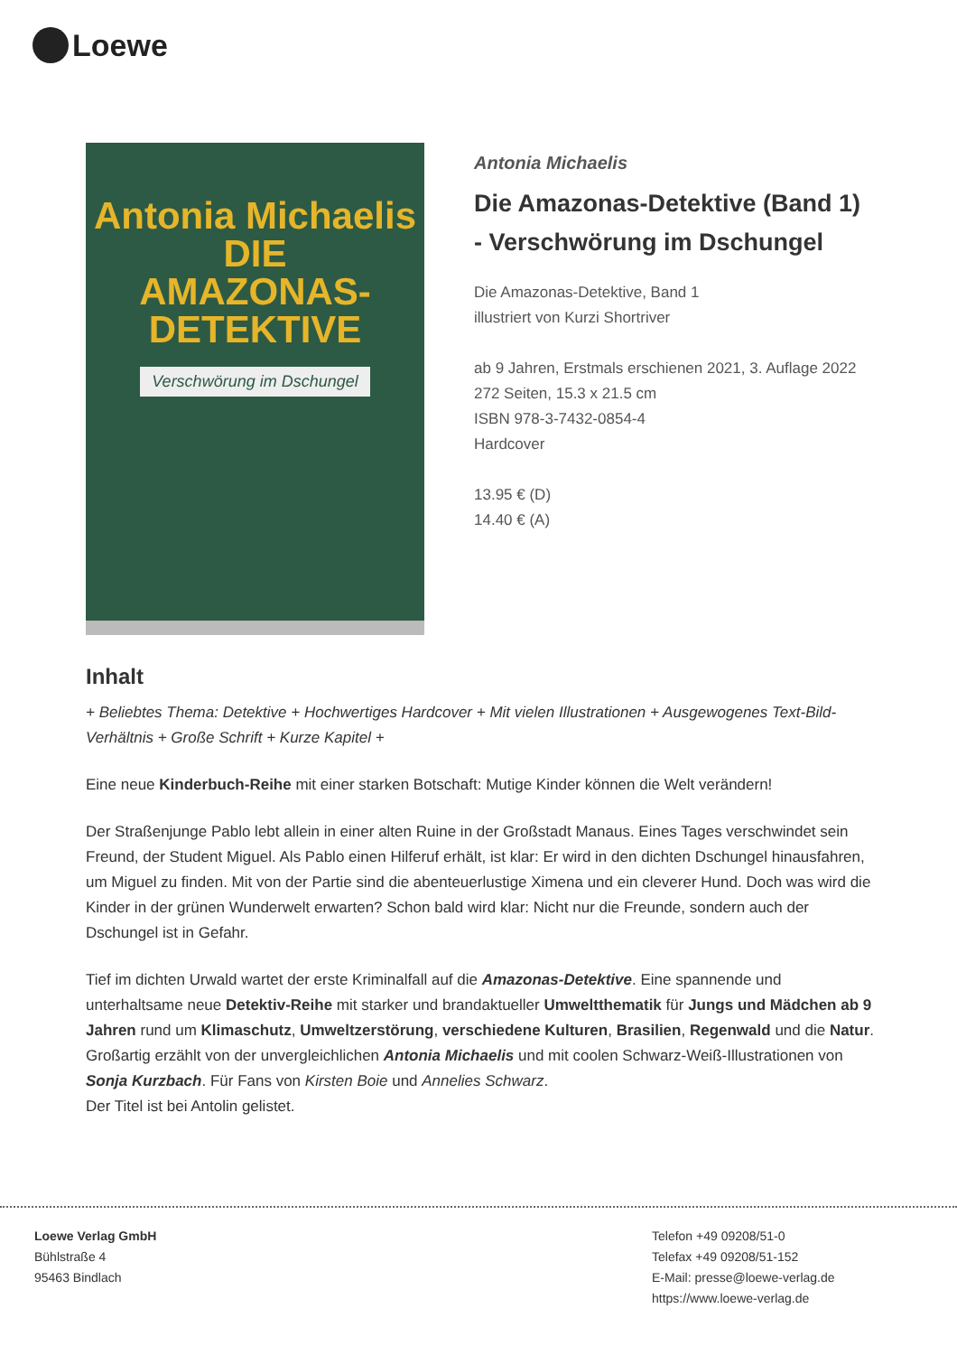Loewe
Antonia Michaelis
DIE
AMAZONAS-
DETEKTIVE
Verschwörung im Dschungel
Antonia Michaelis
Die Amazonas-Detektive (Band 1) - Verschwörung im Dschungel
Die Amazonas-Detektive, Band 1
illustriert von Kurzi Shortriver
ab 9 Jahren, Erstmals erschienen 2021, 3. Auflage 2022
272 Seiten, 15.3 x 21.5 cm
ISBN 978-3-7432-0854-4
Hardcover
13.95 € (D)
14.40 € (A)
Inhalt
+ Beliebtes Thema: Detektive + Hochwertiges Hardcover + Mit vielen Illustrationen + Ausgewogenes Text-Bild-Verhältnis + Große Schrift + Kurze Kapitel +
Eine neue Kinderbuch-Reihe mit einer starken Botschaft: Mutige Kinder können die Welt verändern!
Der Straßenjunge Pablo lebt allein in einer alten Ruine in der Großstadt Manaus. Eines Tages verschwindet sein Freund, der Student Miguel. Als Pablo einen Hilferuf erhält, ist klar: Er wird in den dichten Dschungel hinausfahren, um Miguel zu finden. Mit von der Partie sind die abenteuerlustige Ximena und ein cleverer Hund. Doch was wird die Kinder in der grünen Wunderwelt erwarten? Schon bald wird klar: Nicht nur die Freunde, sondern auch der Dschungel ist in Gefahr.
Tief im dichten Urwald wartet der erste Kriminalfall auf die Amazonas-Detektive. Eine spannende und unterhaltsame neue Detektiv-Reihe mit starker und brandaktueller Umweltthematik für Jungs und Mädchen ab 9 Jahren rund um Klimaschutz, Umweltzerstörung, verschiedene Kulturen, Brasilien, Regenwald und die Natur. Großartig erzählt von der unvergleichlichen Antonia Michaelis und mit coolen Schwarz-Weiß-Illustrationen von Sonja Kurzbach. Für Fans von Kirsten Boie und Annelies Schwarz.
Der Titel ist bei Antolin gelistet.
Loewe Verlag GmbH
Bühlstraße 4
95463 Bindlach
Telefon +49 09208/51-0
Telefax +49 09208/51-152
E-Mail: presse@loewe-verlag.de
https://www.loewe-verlag.de